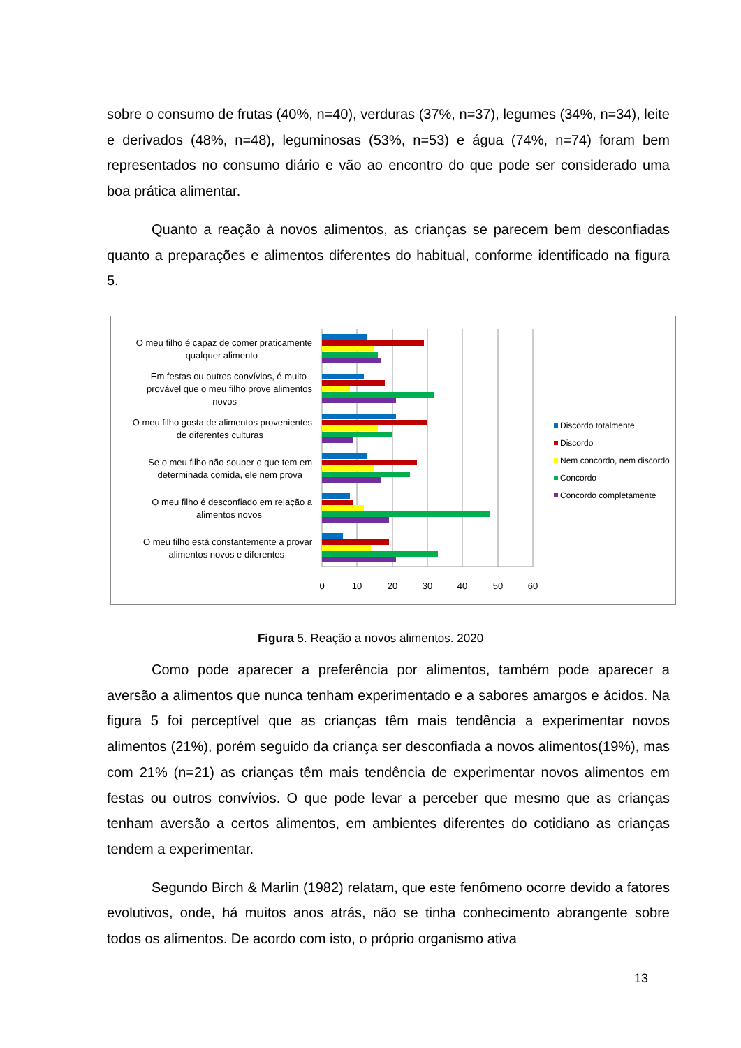sobre o consumo de frutas (40%, n=40), verduras (37%, n=37), legumes (34%, n=34), leite e derivados (48%, n=48), leguminosas (53%, n=53) e água (74%, n=74) foram bem representados no consumo diário e vão ao encontro do que pode ser considerado uma boa prática alimentar.
Quanto a reação à novos alimentos, as crianças se parecem bem desconfiadas quanto a preparações e alimentos diferentes do habitual, conforme identificado na figura 5.
O meu filho é capaz de comer praticamente
qualquer alimento
Em festas ou outros convívios, é muito
provável que o meu filho prove alimentos
novos
O meu filho gosta de alimentos provenientes
de diferentes culturas
Se o meu filho não souber o que tem em
determinada comida, ele nem prova
O meu filho é desconfiado em relação a
alimentos novos
O meu filho está constantemente a provar
alimentos novos e diferentes
0
10
20
30
40
50
60
Discordo totalmente
Discordo
Nem concordo, nem discordo
Concordo
Concordo completamente
Figura 5. Reação a novos alimentos. 2020
Como pode aparecer a preferência por alimentos, também pode aparecer a aversão a alimentos que nunca tenham experimentado e a sabores amargos e ácidos. Na figura 5 foi perceptível que as crianças têm mais tendência a experimentar novos alimentos (21%), porém seguido da criança ser desconfiada a novos alimentos(19%), mas com 21% (n=21) as crianças têm mais tendência de experimentar novos alimentos em festas ou outros convívios. O que pode levar a perceber que mesmo que as crianças tenham aversão a certos alimentos, em ambientes diferentes do cotidiano as crianças tendem a experimentar.
Segundo Birch & Marlin (1982) relatam, que este fenômeno ocorre devido a fatores evolutivos, onde, há muitos anos atrás, não se tinha conhecimento abrangente sobre todos os alimentos. De acordo com isto, o próprio organismo ativa
13